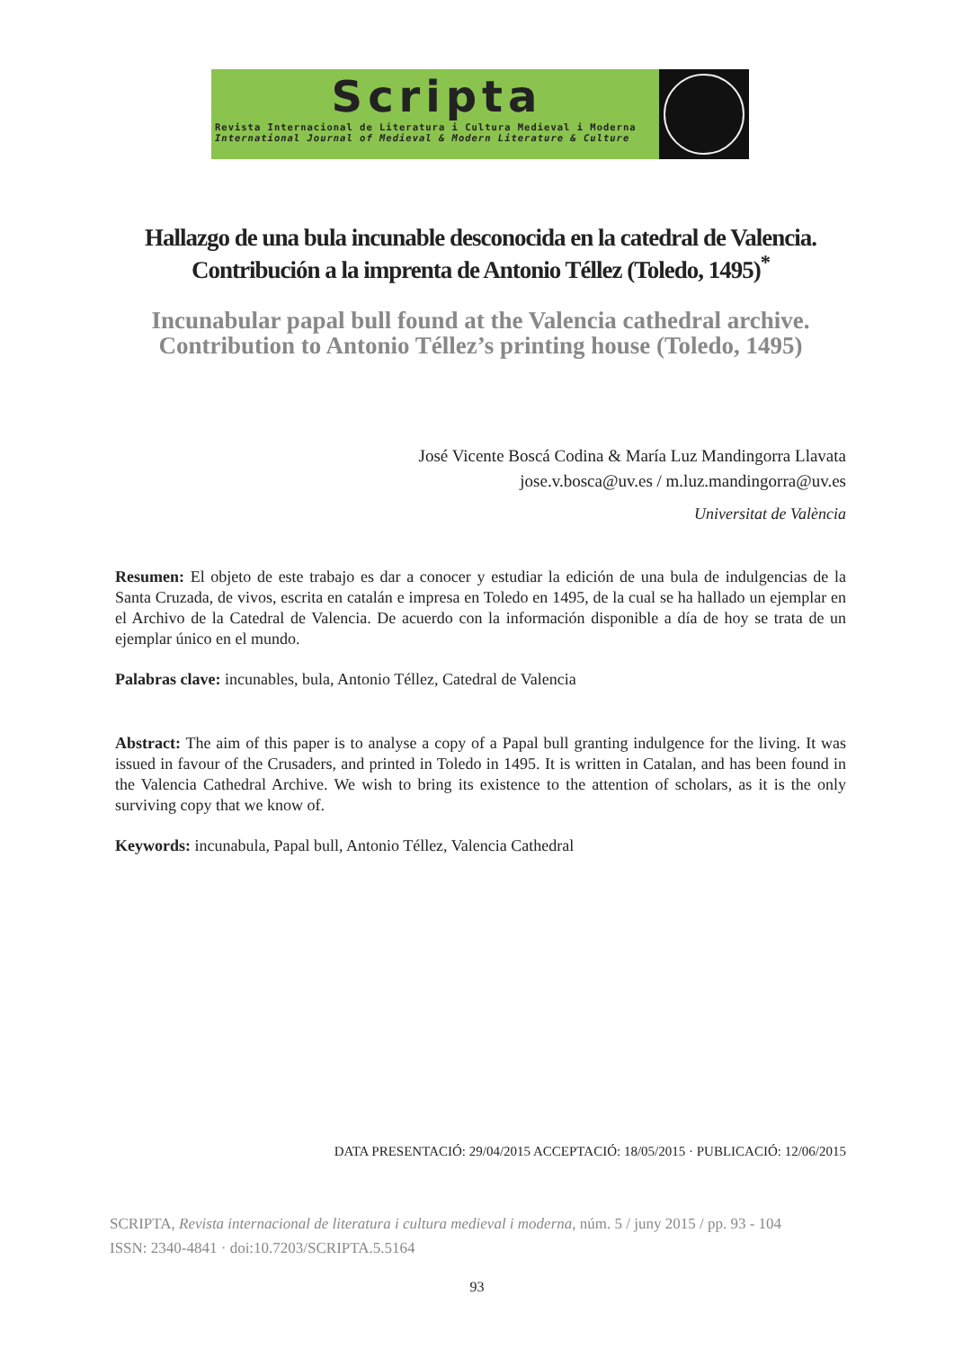Scripta
Revista Internacional de Literatura i Cultura Medieval i Moderna
International Journal of Medieval & Modern Literature & Culture
Hallazgo de una bula incunable desconocida en la catedral de Valencia. Contribución a la imprenta de Antonio Téllez (Toledo, 1495)<sup>*</sup>
Incunabular papal bull found at the Valencia cathedral archive. Contribution to Antonio Téllez’s printing house (Toledo, 1495)
José Vicente Boscá Codina & María Luz Mandingorra Llavata
jose.v.bosca@uv.es / m.luz.mandingorra@uv.es
Universitat de València
Resumen: El objeto de este trabajo es dar a conocer y estudiar la edición de una bula de indulgencias de la Santa Cruzada, de vivos, escrita en catalán e impresa en Toledo en 1495, de la cual se ha hallado un ejemplar en el Archivo de la Catedral de Valencia. De acuerdo con la información disponible a día de hoy se trata de un ejemplar único en el mundo.
Palabras clave: incunables, bula, Antonio Téllez, Catedral de Valencia
Abstract: The aim of this paper is to analyse a copy of a Papal bull granting indulgence for the living. It was issued in favour of the Crusaders, and printed in Toledo in 1495. It is written in Catalan, and has been found in the Valencia Cathedral Archive. We wish to bring its existence to the attention of scholars, as it is the only surviving copy that we know of.
Keywords: incunabula, Papal bull, Antonio Téllez, Valencia Cathedral
DATA PRESENTACIÓ: 29/04/2015 ACCEPTACIÓ: 18/05/2015 · PUBLICACIÓ: 12/06/2015
SCRIPTA, Revista internacional de literatura i cultura medieval i moderna, núm. 5 / juny 2015 / pp. 93 - 104
ISSN: 2340-4841 · doi:10.7203/SCRIPTA.5.5164
93